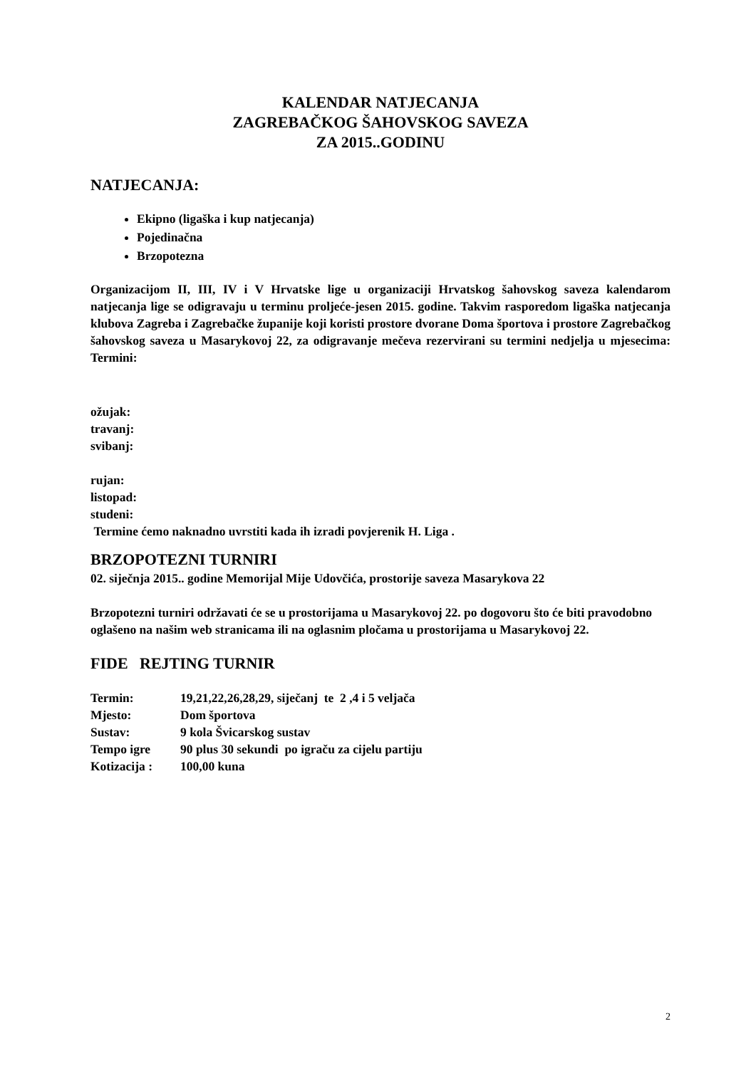KALENDAR NATJECANJA
ZAGREBAČKOG ŠAHOVSKOG SAVEZA
ZA 2015..GODINU
NATJECANJA:
Ekipno (ligaška i kup natjecanja)
Pojedinačna
Brzopotezna
Organizacijom II, III, IV i V Hrvatske lige u organizaciji Hrvatskog šahovskog saveza kalendarom natjecanja lige se odigravaju u terminu proljeće-jesen 2015. godine. Takvim rasporedom ligaška natjecanja klubova Zagreba i Zagrebačke županije koji koristi prostore dvorane Doma športova i prostore Zagrebačkog šahovskog saveza u Masarykovoj 22, za odigravanje mečeva rezervirani su termini nedjelja u mjesecima: Termini:
ožujak:
travanj:
svibanj:
rujan:
listopad:
studeni:
Termine ćemo naknadno uvrstiti kada ih izradi povjerenik H. Liga .
BRZOPOTEZNI TURNIRI
02. siječnja 2015.. godine Memorijal Mije Udovčića, prostorije saveza Masarykova 22
Brzopotezni turniri održavati će se u prostorijama u Masarykovoj 22. po dogovoru što će biti pravodobno oglašeno na našim web stranicama ili na oglasnim pločama u prostorijama u Masarykovoj 22.
FIDE REJTING TURNIR
| Termin: | 19,21,22,26,28,29, siječanj te 2 ,4 i 5 veljača |
| Mjesto: | Dom športova |
| Sustav: | 9 kola Švicarskog sustav |
| Tempo igre | 90 plus 30 sekundi po igraču za cijelu partiju |
| Kotizacija : | 100,00 kuna |
2